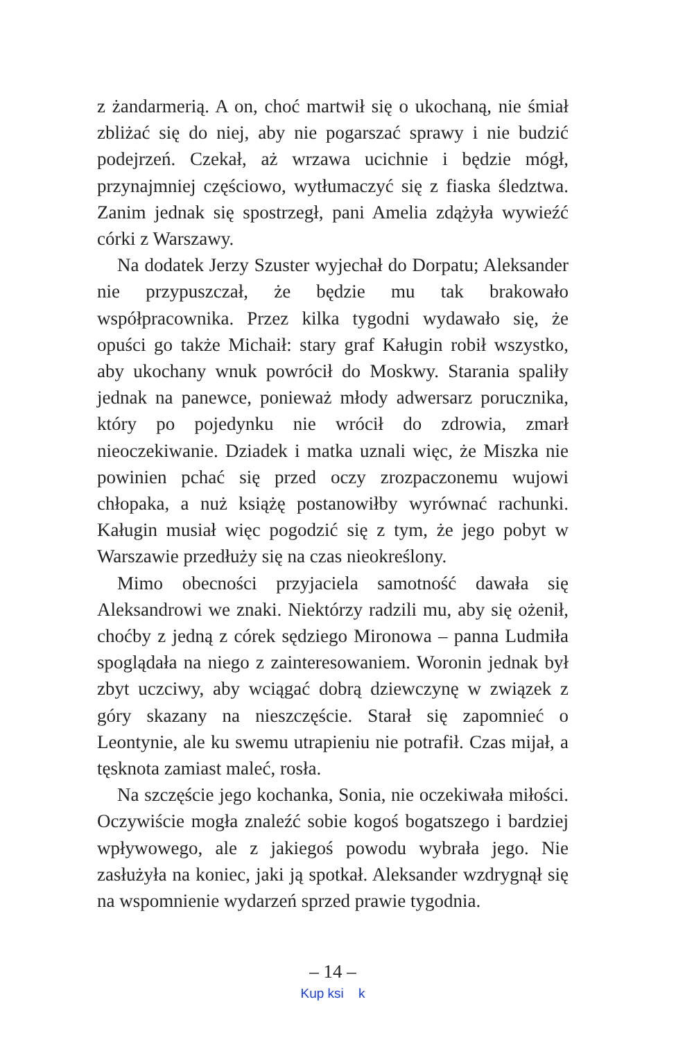z żandarmerią. A on, choć martwił się o ukochaną, nie śmiał zbliżać się do niej, aby nie pogarszać sprawy i nie budzić podejrzeń. Czekał, aż wrzawa ucichnie i będzie mógł, przynajmniej częściowo, wytłumaczyć się z fiaska śledztwa. Zanim jednak się spostrzegł, pani Amelia zdążyła wywieźć córki z Warszawy.
Na dodatek Jerzy Szuster wyjechał do Dorpatu; Aleksander nie przypuszczał, że będzie mu tak brakowało współpracownika. Przez kilka tygodni wydawało się, że opuści go także Michaił: stary graf Kaługin robił wszystko, aby ukochany wnuk powrócił do Moskwy. Starania spaliły jednak na panewce, ponieważ młody adwersarz porucznika, który po pojedynku nie wrócił do zdrowia, zmarł nieoczekiwanie. Dziadek i matka uznali więc, że Miszka nie powinien pchać się przed oczy zrozpaczonemu wujowi chłopaka, a nuż książę postanowiłby wyrównać rachunki. Kaługin musiał więc pogodzić się z tym, że jego pobyt w Warszawie przedłuży się na czas nieokreślony.
Mimo obecności przyjaciela samotność dawała się Aleksandrowi we znaki. Niektórzy radzili mu, aby się ożenił, choćby z jedną z córek sędziego Mironowa – panna Ludmiła spoglądała na niego z zainteresowaniem. Woronin jednak był zbyt uczciwy, aby wciągać dobrą dziewczynę w związek z góry skazany na nieszczęście. Starał się zapomnieć o Leontynie, ale ku swemu utrapieniu nie potrafił. Czas mijał, a tęsknota zamiast maleć, rosła.
Na szczęście jego kochanka, Sonia, nie oczekiwała miłości. Oczywiście mogła znaleźć sobie kogoś bogatszego i bardziej wpływowego, ale z jakiegoś powodu wybrała jego. Nie zasłużyła na koniec, jaki ją spotkał. Aleksander wzdrygnął się na wspomnienie wydarzeń sprzed prawie tygodnia.
– 14 –
Kup ksi k